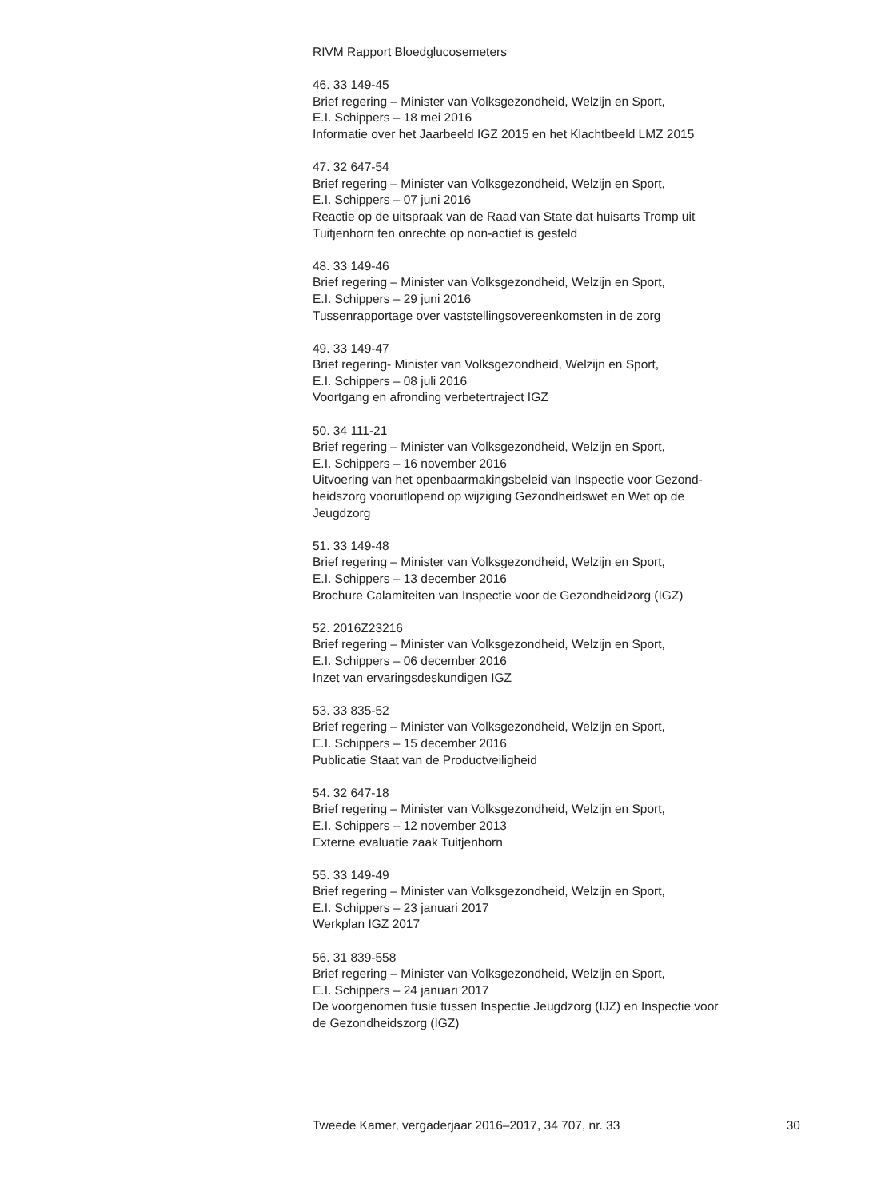RIVM Rapport Bloedglucosemeters
46. 33 149-45
Brief regering – Minister van Volksgezondheid, Welzijn en Sport,
E.I. Schippers – 18 mei 2016
Informatie over het Jaarbeeld IGZ 2015 en het Klachtbeeld LMZ 2015
47. 32 647-54
Brief regering – Minister van Volksgezondheid, Welzijn en Sport,
E.I. Schippers – 07 juni 2016
Reactie op de uitspraak van de Raad van State dat huisarts Tromp uit
Tuitjenhorn ten onrechte op non-actief is gesteld
48. 33 149-46
Brief regering – Minister van Volksgezondheid, Welzijn en Sport,
E.I. Schippers – 29 juni 2016
Tussenrapportage over vaststellingsovereenkomsten in de zorg
49. 33 149-47
Brief regering- Minister van Volksgezondheid, Welzijn en Sport,
E.I. Schippers – 08 juli 2016
Voortgang en afronding verbetertraject IGZ
50. 34 111-21
Brief regering – Minister van Volksgezondheid, Welzijn en Sport,
E.I. Schippers – 16 november 2016
Uitvoering van het openbaarmakingsbeleid van Inspectie voor Gezond-
heidszorg vooruitlopend op wijziging Gezondheidswet en Wet op de
Jeugdzorg
51. 33 149-48
Brief regering – Minister van Volksgezondheid, Welzijn en Sport,
E.I. Schippers – 13 december 2016
Brochure Calamiteiten van Inspectie voor de Gezondheidzorg (IGZ)
52. 2016Z23216
Brief regering – Minister van Volksgezondheid, Welzijn en Sport,
E.I. Schippers – 06 december 2016
Inzet van ervaringsdeskundigen IGZ
53. 33 835-52
Brief regering – Minister van Volksgezondheid, Welzijn en Sport,
E.I. Schippers – 15 december 2016
Publicatie Staat van de Productveiligheid
54. 32 647-18
Brief regering – Minister van Volksgezondheid, Welzijn en Sport,
E.I. Schippers – 12 november 2013
Externe evaluatie zaak Tuitjenhorn
55. 33 149-49
Brief regering – Minister van Volksgezondheid, Welzijn en Sport,
E.I. Schippers – 23 januari 2017
Werkplan IGZ 2017
56. 31 839-558
Brief regering – Minister van Volksgezondheid, Welzijn en Sport,
E.I. Schippers – 24 januari 2017
De voorgenomen fusie tussen Inspectie Jeugdzorg (IJZ) en Inspectie voor
de Gezondheidszorg (IGZ)
Tweede Kamer, vergaderjaar 2016–2017, 34 707, nr. 33 30